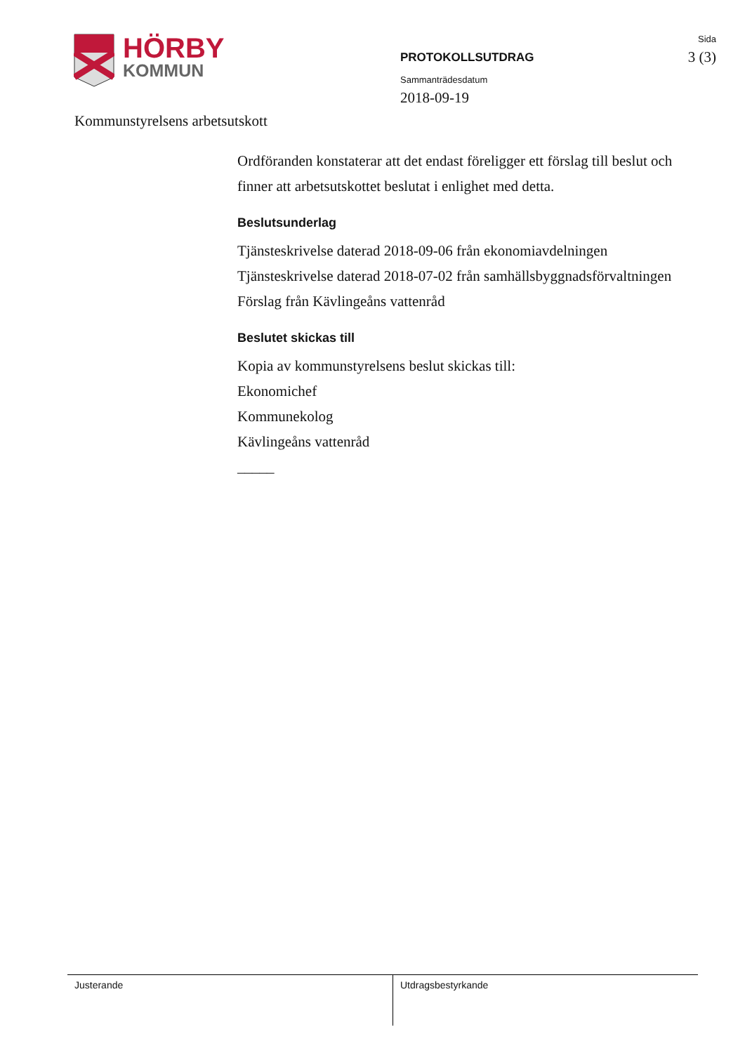HÖRBY
KOMMUN
PROTOKOLLSUTDRAG
Sammanträdesdatum
2018-09-19
Sida
3 (3)
Kommunstyrelsens arbetsutskott
Ordföranden konstaterar att det endast föreligger ett förslag till beslut och finner att arbetsutskottet beslutat i enlighet med detta.
Beslutsunderlag
Tjänsteskrivelse daterad 2018-09-06 från ekonomiavdelningen
Tjänsteskrivelse daterad 2018-07-02 från samhällsbyggnadsförvaltningen
Förslag från Kävlingeåns vattenråd
Beslutet skickas till
Kopia av kommunstyrelsens beslut skickas till:
Ekonomichef
Kommunekolog
Kävlingeåns vattenråd
_____
Justerande Utdragsbestyrkande